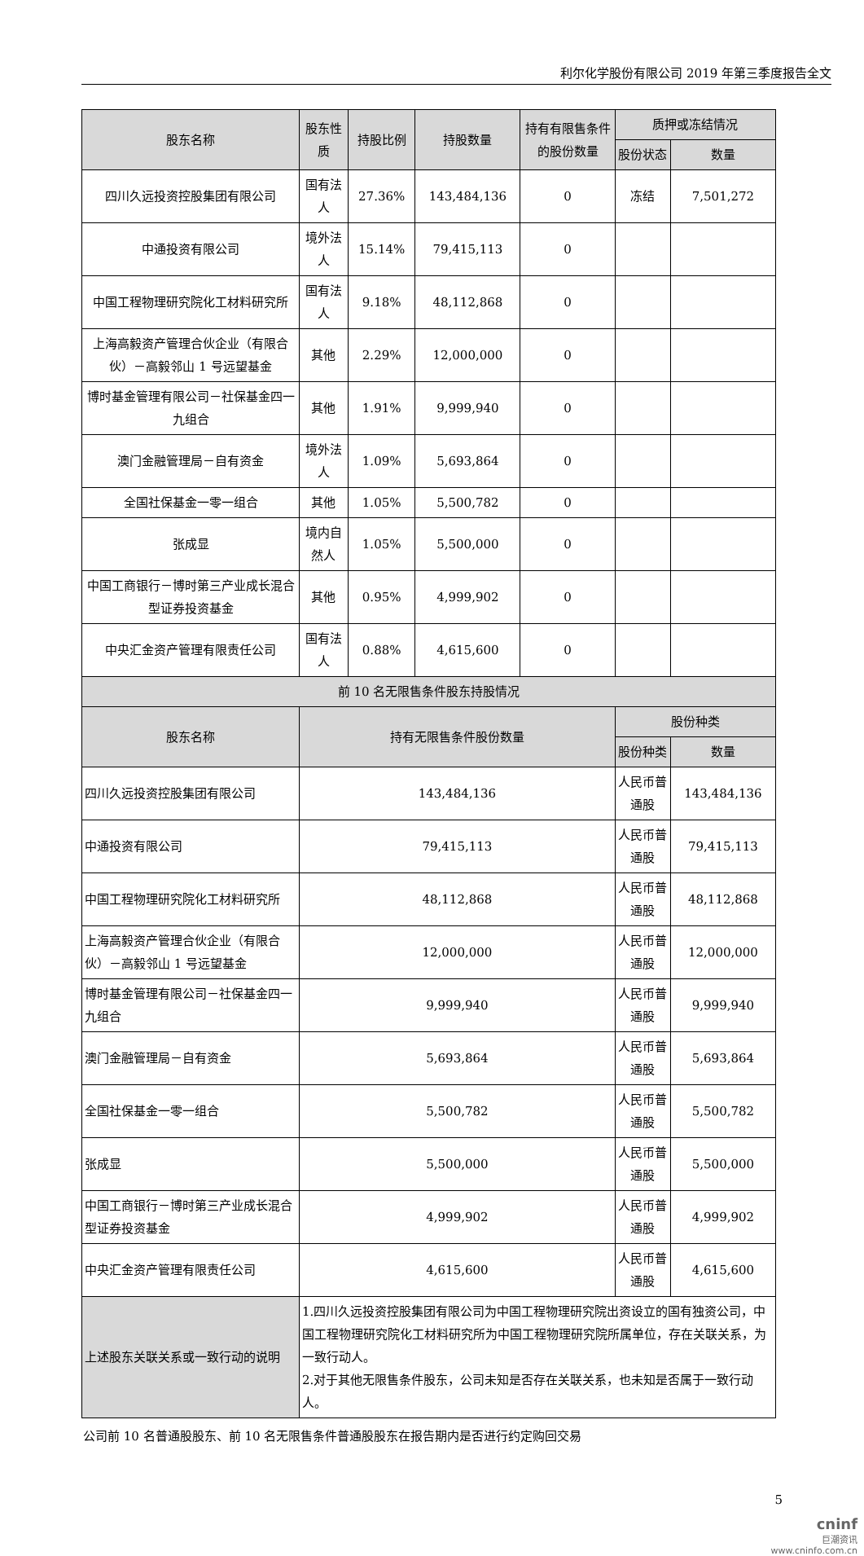利尔化学股份有限公司 2019 年第三季度报告全文
| 股东名称 | 股东性质 | 持股比例 | 持股数量 | 持有有限售条件的股份数量 | 质押或冻结情况 | |
| --- | --- | --- | --- | --- | --- | --- |
| | | | | | 股份状态 | 数量 |
| 四川久远投资控股集团有限公司 | 国有法人 | 27.36% | 143,484,136 | 0 | 冻结 | 7,501,272 |
| 中通投资有限公司 | 境外法人 | 15.14% | 79,415,113 | 0 | | |
| 中国工程物理研究院化工材料研究所 | 国有法人 | 9.18% | 48,112,868 | 0 | | |
| 上海高毅资产管理合伙企业（有限合伙）－高毅邻山 1 号远望基金 | 其他 | 2.29% | 12,000,000 | 0 | | |
| 博时基金管理有限公司－社保基金四一九组合 | 其他 | 1.91% | 9,999,940 | 0 | | |
| 澳门金融管理局－自有资金 | 境外法人 | 1.09% | 5,693,864 | 0 | | |
| 全国社保基金一零一组合 | 其他 | 1.05% | 5,500,782 | 0 | | |
| 张成显 | 境内自然人 | 1.05% | 5,500,000 | 0 | | |
| 中国工商银行－博时第三产业成长混合型证券投资基金 | 其他 | 0.95% | 4,999,902 | 0 | | |
| 中央汇金资产管理有限责任公司 | 国有法人 | 0.88% | 4,615,600 | 0 | | |
| 前 10 名无限售条件股东持股情况 | | | | | | |
| 股东名称 | 持有无限售条件股份数量 | | | | 股份种类 | |
| | | | | | 股份种类 | 数量 |
| 四川久远投资控股集团有限公司 | 143,484,136 | | | | 人民币普通股 | 143,484,136 |
| 中通投资有限公司 | 79,415,113 | | | | 人民币普通股 | 79,415,113 |
| 中国工程物理研究院化工材料研究所 | 48,112,868 | | | | 人民币普通股 | 48,112,868 |
| 上海高毅资产管理合伙企业（有限合伙）－高毅邻山 1 号远望基金 | 12,000,000 | | | | 人民币普通股 | 12,000,000 |
| 博时基金管理有限公司－社保基金四一九组合 | 9,999,940 | | | | 人民币普通股 | 9,999,940 |
| 澳门金融管理局－自有资金 | 5,693,864 | | | | 人民币普通股 | 5,693,864 |
| 全国社保基金一零一组合 | 5,500,782 | | | | 人民币普通股 | 5,500,782 |
| 张成显 | 5,500,000 | | | | 人民币普通股 | 5,500,000 |
| 中国工商银行－博时第三产业成长混合型证券投资基金 | 4,999,902 | | | | 人民币普通股 | 4,999,902 |
| 中央汇金资产管理有限责任公司 | 4,615,600 | | | | 人民币普通股 | 4,615,600 |
| 上述股东关联关系或一致行动的说明 | 1.四川久远投资控股集团有限公司为中国工程物理研究院出资设立的国有独资公司，中国工程物理研究院化工材料研究所为中国工程物理研究院所属单位，存在关联关系，为一致行动人。 2.对于其他无限售条件股东，公司未知是否存在关联关系，也未知是否属于一致行动人。 | | | | | |
公司前 10 名普通股股东、前 10 名无限售条件普通股股东在报告期内是否进行约定购回交易
5
cninf
巨潮资讯
www.cninfo.com.cn